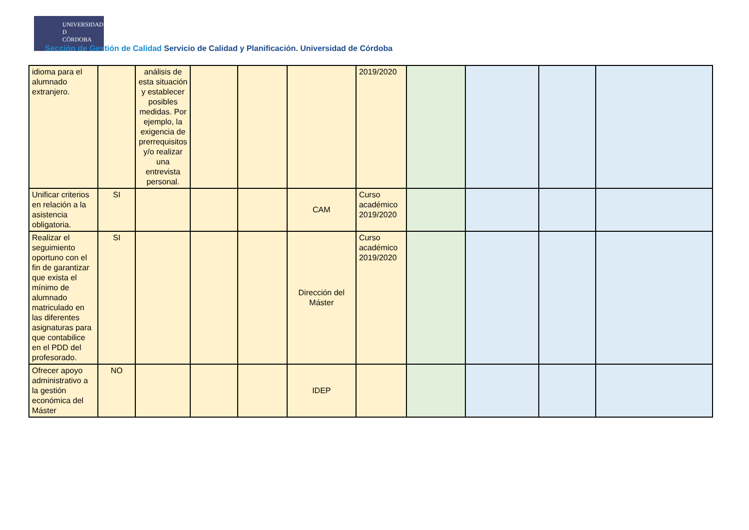UNIVERSIDAD
D
CÓRDOBA
Sección de Gestión de Calidad Servicio de Calidad y Planificación. Universidad de Córdoba
| idioma para el alumnado extranjero. | | análisis de esta situación y establecer posibles medidas. Por ejemplo, la exigencia de prerrequisitos y/o realizar una entrevista personal. | | | | 2019/2020 | | | | |
| Unificar criterios en relación a la asistencia obligatoria. | SI | | | | CAM | Curso académico 2019/2020 | | | | |
| Realizar el seguimiento oportuno con el fin de garantizar que exista el mínimo de alumnado matriculado en las diferentes asignaturas para que contabilice en el PDD del profesorado. | SI | | | | Dirección del Máster | Curso académico 2019/2020 | | | | |
| Ofrecer apoyo administrativo a la gestión económica del Máster | NO | | | | IDEP | | | | | |